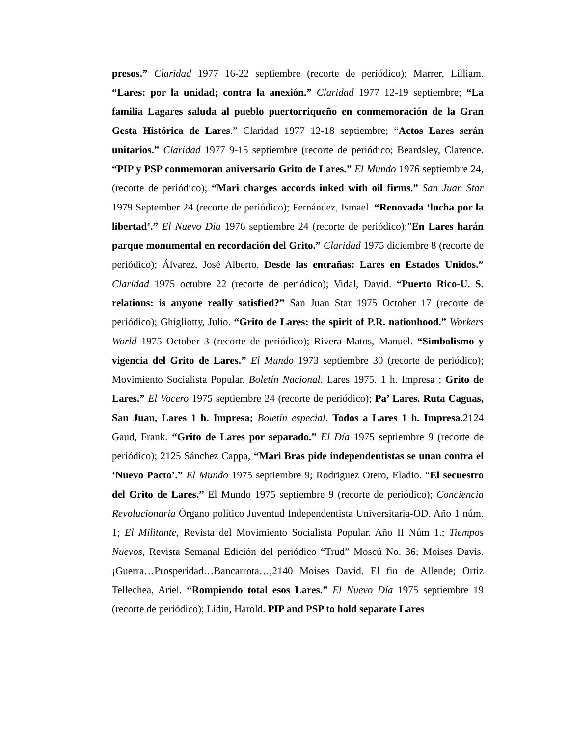presos.” Claridad 1977 16-22 septiembre (recorte de periódico); Marrer, Lilliam. “Lares: por la unidad; contra la anexión.” Claridad 1977 12-19 septiembre; “La familia Lagares saluda al pueblo puertorriqueño en conmemoración de la Gran Gesta Histórica de Lares.” Claridad 1977 12-18 septiembre; “Actos Lares serán unitarios.” Claridad 1977 9-15 septiembre (recorte de periódico; Beardsley, Clarence. “PIP y PSP conmemoran aniversario Grito de Lares.” El Mundo 1976 septiembre 24, (recorte de periódico); “Mari charges accords inked with oil firms.” San Juan Star 1979 September 24 (recorte de periódico); Fernández, Ismael. “Renovada ‘lucha por la libertad’.” El Nuevo Día 1976 septiembre 24 (recorte de periódico);”En Lares harán parque monumental en recordación del Grito.” Claridad 1975 diciembre 8 (recorte de periódico); Álvarez, José Alberto. Desde las entrañas: Lares en Estados Unidos.” Claridad 1975 octubre 22 (recorte de periódico); Vidal, David. “Puerto Rico-U. S. relations: is anyone really satisfied?” San Juan Star 1975 October 17 (recorte de periódico); Ghigliotty, Julio. “Grito de Lares: the spirit of P.R. nationhood.” Workers World 1975 October 3 (recorte de periódico); Rivera Matos, Manuel. “Simbolismo y vigencia del Grito de Lares.” El Mundo 1973 septiembre 30 (recorte de periódico); Movimiento Socialista Popular. Boletín Nacional. Lares 1975. 1 h. Impresa ; Grito de Lares.” El Vocero 1975 septiembre 24 (recorte de periódico); Pa’ Lares. Ruta Caguas, San Juan, Lares 1 h. Impresa; Boletín especial. Todos a Lares 1 h. Impresa. 2124 Gaud, Frank. “Grito de Lares por separado.” El Día 1975 septiembre 9 (recorte de periódico); 2125 Sánchez Cappa, “Mari Bras pide independentistas se unan contra el ‘Nuevo Pacto’.” El Mundo 1975 septiembre 9; Rodriguez Otero, Eladio. “El secuestro del Grito de Lares.” El Mundo 1975 septiembre 9 (recorte de periódico); Conciencia Revolucionaria Órgano político Juventud Independentista Universitaria-OD. Año 1 núm. 1; El Militante, Revista del Movimiento Socialista Popular. Año II Núm 1.; Tiempos Nuevos, Revista Semanal Edición del periódico “Trud” Moscú No. 36; Moises Davis. ¡Guerra…Prosperidad…Bancarrota…;2140 Moises David. El fin de Allende; Ortiz Tellechea, Ariel. “Rompiendo total esos Lares.” El Nuevo Día 1975 septiembre 19 (recorte de periódico); Lidin, Harold. PIP and PSP to hold separate Lares